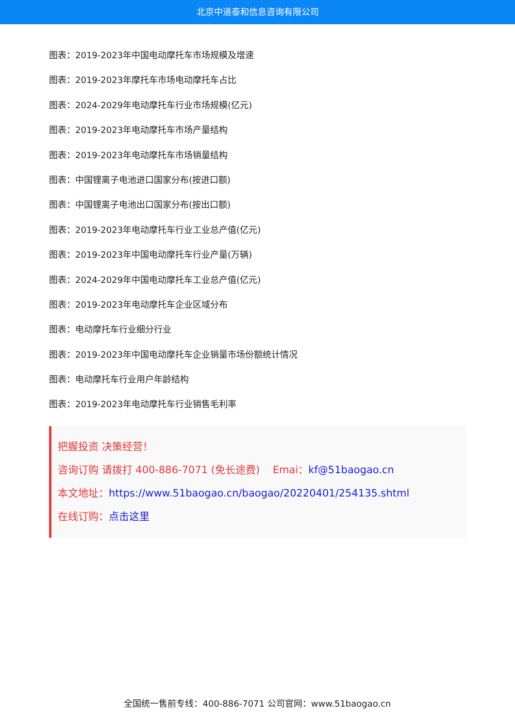北京中道泰和信息咨询有限公司
图表：2019-2023年中国电动摩托车市场规模及增速
图表：2019-2023年摩托车市场电动摩托车占比
图表：2024-2029年电动摩托车行业市场规模(亿元)
图表：2019-2023年电动摩托车市场产量结构
图表：2019-2023年电动摩托车市场销量结构
图表：中国锂离子电池进口国家分布(按进口额)
图表：中国锂离子电池出口国家分布(按出口额)
图表：2019-2023年电动摩托车行业工业总产值(亿元)
图表：2019-2023年中国电动摩托车行业产量(万辆)
图表：2024-2029年中国电动摩托车工业总产值(亿元)
图表：2019-2023年电动摩托车企业区域分布
图表：电动摩托车行业细分行业
图表：2019-2023年中国电动摩托车企业销量市场份额统计情况
图表：电动摩托车行业用户年龄结构
图表：2019-2023年电动摩托车行业销售毛利率
把握投资 决策经营！
咨询订购 请拨打 400-886-7071 (免长途费) Emai：kf@51baogao.cn
本文地址：https://www.51baogao.cn/baogao/20220401/254135.shtml
在线订购：点击这里
全国统一售前专线：400-886-7071 公司官网：www.51baogao.cn